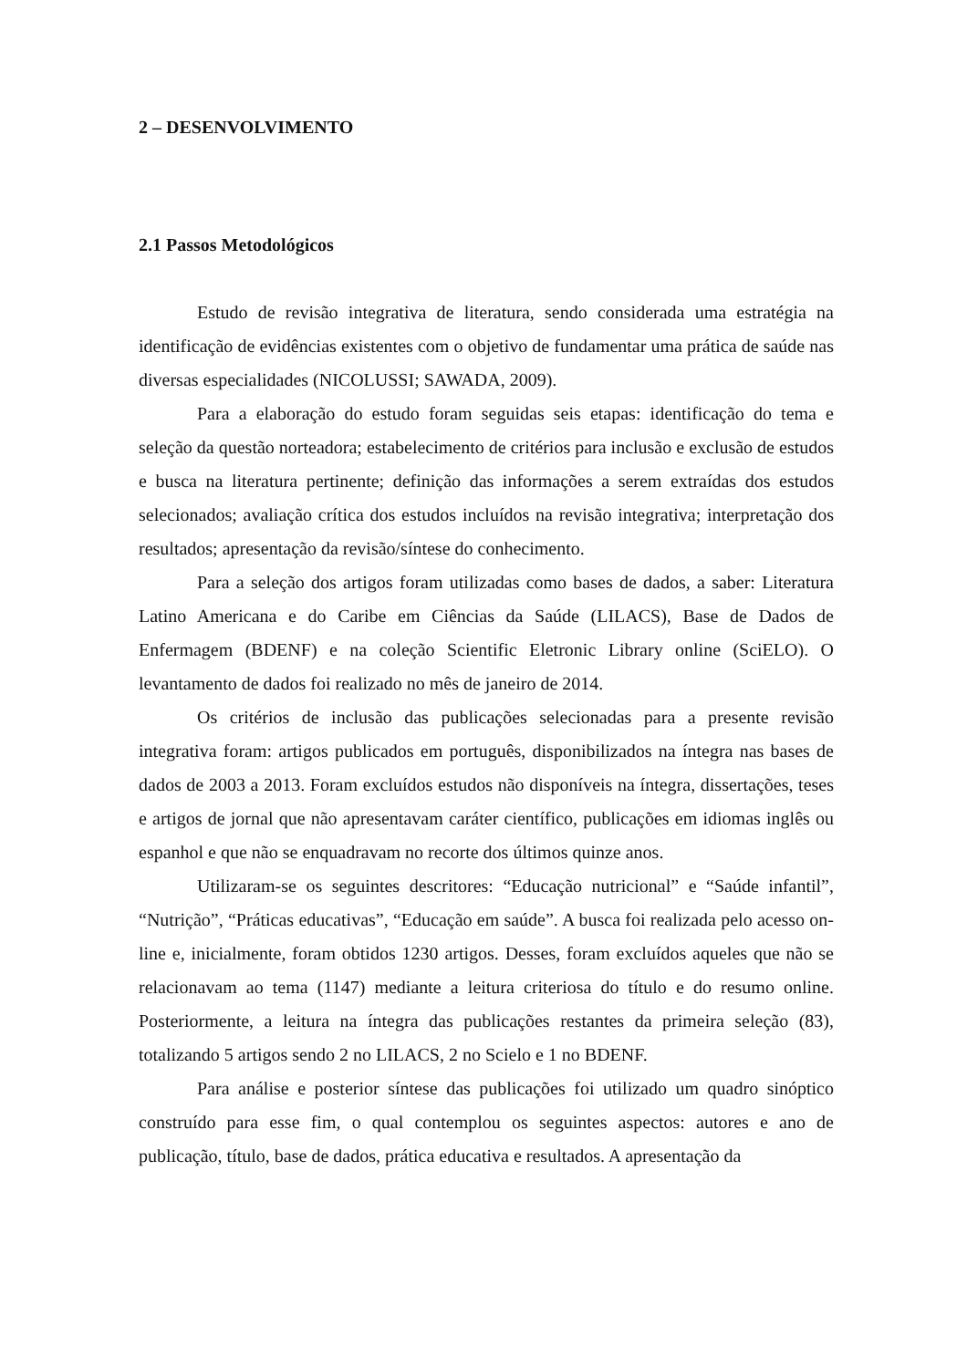2 – DESENVOLVIMENTO
2.1 Passos Metodológicos
Estudo de revisão integrativa de literatura, sendo considerada uma estratégia na identificação de evidências existentes com o objetivo de fundamentar uma prática de saúde nas diversas especialidades (NICOLUSSI; SAWADA, 2009).
Para a elaboração do estudo foram seguidas seis etapas: identificação do tema e seleção da questão norteadora; estabelecimento de critérios para inclusão e exclusão de estudos e busca na literatura pertinente; definição das informações a serem extraídas dos estudos selecionados; avaliação crítica dos estudos incluídos na revisão integrativa; interpretação dos resultados; apresentação da revisão/síntese do conhecimento.
Para a seleção dos artigos foram utilizadas como bases de dados, a saber: Literatura Latino Americana e do Caribe em Ciências da Saúde (LILACS), Base de Dados de Enfermagem (BDENF) e na coleção Scientific Eletronic Library online (SciELO). O levantamento de dados foi realizado no mês de janeiro de 2014.
Os critérios de inclusão das publicações selecionadas para a presente revisão integrativa foram: artigos publicados em português, disponibilizados na íntegra nas bases de dados de 2003 a 2013. Foram excluídos estudos não disponíveis na íntegra, dissertações, teses e artigos de jornal que não apresentavam caráter científico, publicações em idiomas inglês ou espanhol e que não se enquadravam no recorte dos últimos quinze anos.
Utilizaram-se os seguintes descritores: “Educação nutricional” e “Saúde infantil”, “Nutrição”, “Práticas educativas”, “Educação em saúde”. A busca foi realizada pelo acesso on-line e, inicialmente, foram obtidos 1230 artigos. Desses, foram excluídos aqueles que não se relacionavam ao tema (1147) mediante a leitura criteriosa do título e do resumo online. Posteriormente, a leitura na íntegra das publicações restantes da primeira seleção (83), totalizando 5 artigos sendo 2 no LILACS, 2 no Scielo e 1 no BDENF.
Para análise e posterior síntese das publicações foi utilizado um quadro sinóptico construído para esse fim, o qual contemplou os seguintes aspectos: autores e ano de publicação, título, base de dados, prática educativa e resultados. A apresentação da